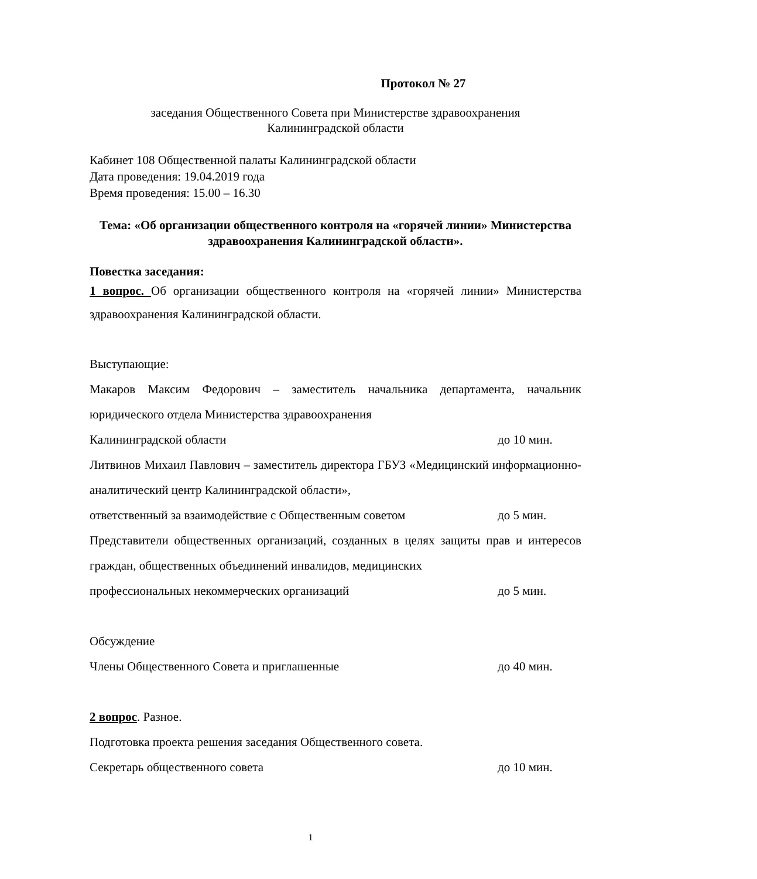Протокол № 27
заседания Общественного Совета при Министерстве здравоохранения
Калининградской области
Кабинет 108 Общественной палаты Калининградской области
Дата проведения: 19.04.2019 года
Время проведения: 15.00 – 16.30
Тема: «Об организации общественного контроля на «горячей линии» Министерства здравоохранения Калининградской области».
Повестка заседания:
1 вопрос. Об организации общественного контроля на «горячей линии» Министерства здравоохранения Калининградской области.
Выступающие:
Макаров Максим Федорович – заместитель начальника департамента, начальник юридического отдела Министерства здравоохранения
Калининградской области до 10 мин.
Литвинов Михаил Павлович – заместитель директора ГБУЗ «Медицинский информационно-аналитический центр Калининградской области»,
ответственный за взаимодействие с Общественным советом до 5 мин.
Представители общественных организаций, созданных в целях защиты прав и интересов граждан, общественных объединений инвалидов, медицинских
профессиональных некоммерческих организаций до 5 мин.
Обсуждение
Члены Общественного Совета и приглашенные до 40 мин.
2 вопрос. Разное.
Подготовка проекта решения заседания Общественного совета.
Секретарь общественного совета до 10 мин.
1